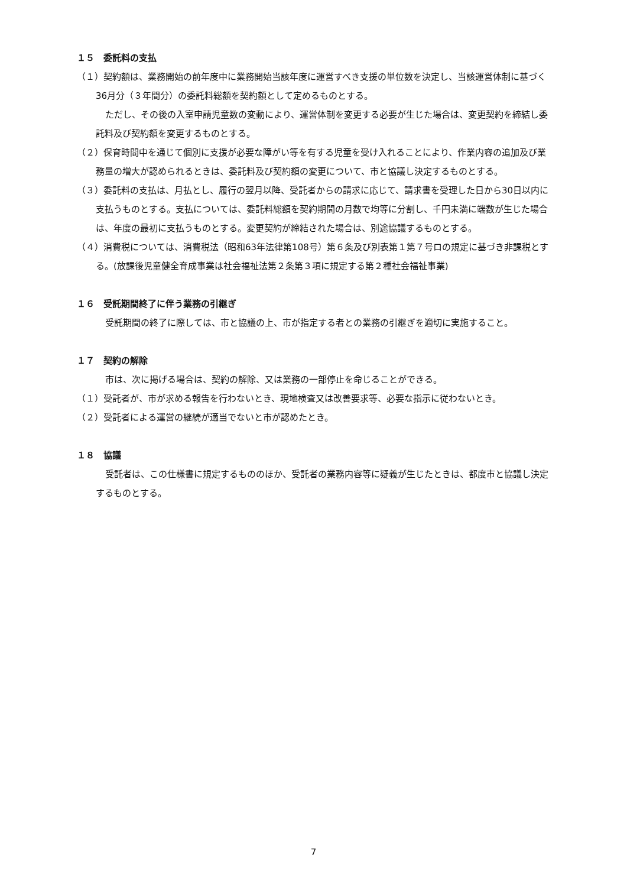１５　委託料の支払
（１）契約額は、業務開始の前年度中に業務開始当該年度に運営すべき支援の単位数を決定し、当該運営体制に基づく36月分（３年間分）の委託料総額を契約額として定めるものとする。
ただし、その後の入室申請児童数の変動により、運営体制を変更する必要が生じた場合は、変更契約を締結し委託料及び契約額を変更するものとする。
（２）保育時間中を通じて個別に支援が必要な障がい等を有する児童を受け入れることにより、作業内容の追加及び業務量の増大が認められるときは、委託料及び契約額の変更について、市と協議し決定するものとする。
（３）委託料の支払は、月払とし、履行の翌月以降、受託者からの請求に応じて、請求書を受理した日から30日以内に支払うものとする。支払については、委託料総額を契約期間の月数で均等に分割し、千円未満に端数が生じた場合は、年度の最初に支払うものとする。変更契約が締結された場合は、別途協議するものとする。
（４）消費税については、消費税法（昭和63年法律第108号）第６条及び別表第１第７号ロの規定に基づき非課税とする。(放課後児童健全育成事業は社会福祉法第２条第３項に規定する第２種社会福祉事業)
１６　受託期間終了に伴う業務の引継ぎ
受託期間の終了に際しては、市と協議の上、市が指定する者との業務の引継ぎを適切に実施すること。
１７　契約の解除
市は、次に掲げる場合は、契約の解除、又は業務の一部停止を命じることができる。
（１）受託者が、市が求める報告を行わないとき、現地検査又は改善要求等、必要な指示に従わないとき。
（２）受託者による運営の継続が適当でないと市が認めたとき。
１８　協議
受託者は、この仕様書に規定するもののほか、受託者の業務内容等に疑義が生じたときは、都度市と協議し決定するものとする。
7